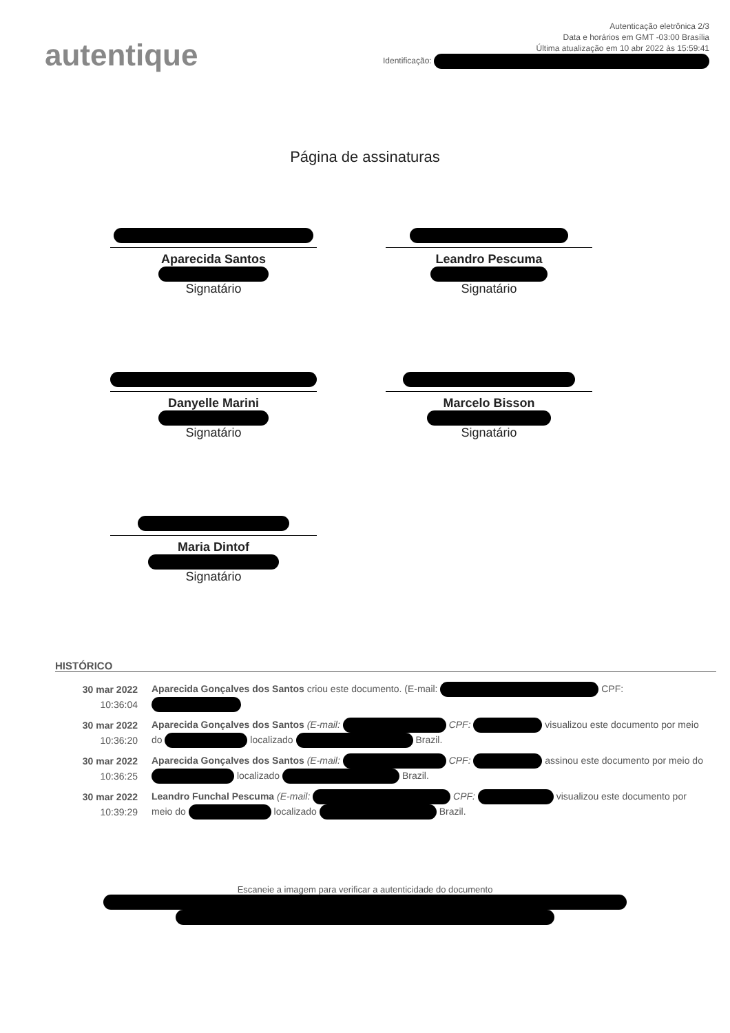autentique
Autenticação eletrônica 2/3
Data e horários em GMT -03:00 Brasília
Última atualização em 10 abr 2022 às 15:59:41
Identificação:
Página de assinaturas
Aparecida Santos
Signatário
Leandro Pescuma
Signatário
Danyelle Marini
Signatário
Marcelo Bisson
Signatário
Maria Dintof
Signatário
HISTÓRICO
| 30 mar 2022 10:36:04 | Aparecida Gonçalves dos Santos criou este documento. (E-mail: CPF: |
| 30 mar 2022 10:36:20 | Aparecida Gonçalves dos Santos (E-mail: CPF: visualizou este documento por meio do localizado Brazil. |
| 30 mar 2022 10:36:25 | Aparecida Gonçalves dos Santos (E-mail: CPF: assinou este documento por meio do localizado Brazil. |
| 30 mar 2022 10:39:29 | Leandro Funchal Pescuma (E-mail: CPF: visualizou este documento por meio do localizado Brazil. |
Escaneie a imagem para verificar a autenticidade do documento